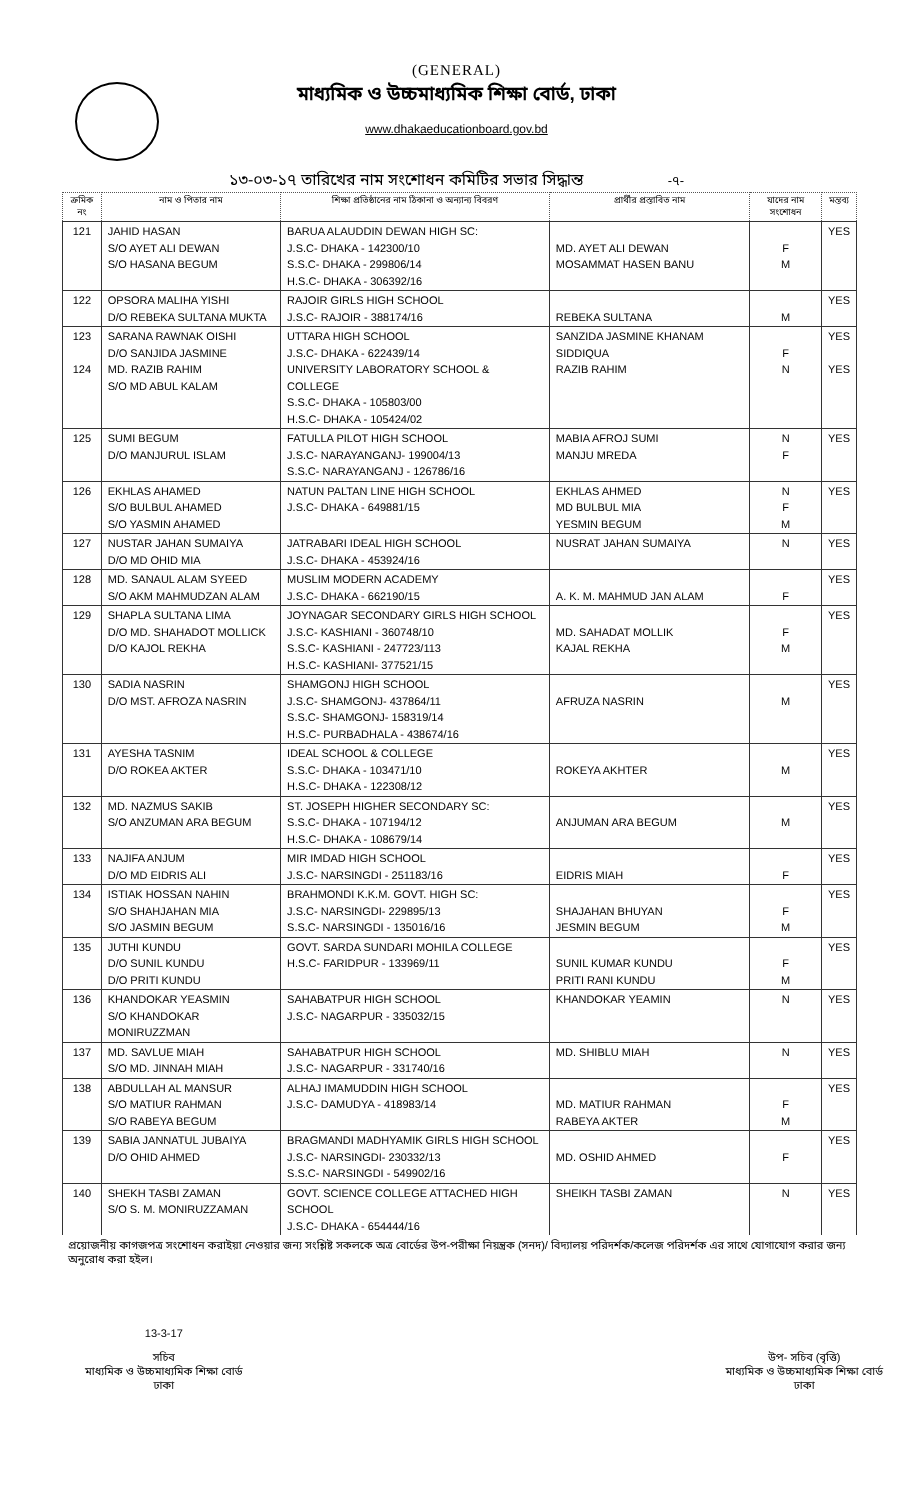(GENERAL)
মাধ্যমিক ও উচ্চমাধ্যমিক শিক্ষা বোর্ড, ঢাকা
www.dhakaeducationboard.gov.bd
১৩-০৩-১৭ তারিখের নাম সংশোধন কমিটির সভার সিদ্ধান্ত -৭-
| ক্রমিক নং | নাম ও পিতার নাম | শিক্ষা প্রতিষ্ঠানের নাম ঠিকানা ও অন্যান্য বিবরণ | প্রার্থীর প্রস্তাবিত নাম | যাদের নাম সংশোধন | মন্তব্য |
| --- | --- | --- | --- | --- | --- |
| 121 | JAHID HASAN S/O AYET ALI DEWAN S/O HASANA BEGUM | BARUA ALAUDDIN DEWAN HIGH SC: J.S.C- DHAKA - 142300/10 S.S.C- DHAKA - 299806/14 H.S.C- DHAKA - 306392/16 | MD. AYET ALI DEWAN MOSAMMAT HASEN BANU | F M | YES |
| 122 | OPSORA MALIHA YISHI D/O REBEKA SULTANA MUKTA | RAJOIR GIRLS HIGH SCHOOL J.S.C- RAJOIR - 388174/16 | REBEKA SULTANA | M | YES |
| 123 124 | SARANA RAWNAK OISHI D/O SANJIDA JASMINE MD. RAZIB RAHIM S/O MD ABUL KALAM | UTTARA HIGH SCHOOL J.S.C- DHAKA - 622439/14 UNIVERSITY LABORATORY SCHOOL & COLLEGE S.S.C- DHAKA - 105803/00 H.S.C- DHAKA - 105424/02 | SANZIDA JASMINE KHANAM SIDDIQUA RAZIB RAHIM | F N | YES YES |
| 125 | SUMI BEGUM D/O MANJURUL ISLAM | FATULLA PILOT HIGH SCHOOL J.S.C- NARAYANGANJ- 199004/13 S.S.C- NARAYANGANJ - 126786/16 | MABIA AFROJ SUMI MANJU MREDA | N F | YES |
| 126 | EKHLAS AHAMED S/O BULBUL AHAMED S/O YASMIN AHAMED | NATUN PALTAN LINE HIGH SCHOOL J.S.C- DHAKA - 649881/15 | EKHLAS AHMED MD BULBUL MIA YESMIN BEGUM | N F M | YES |
| 127 | NUSTAR JAHAN SUMAIYA D/O MD OHID MIA | JATRABARI IDEAL HIGH SCHOOL J.S.C- DHAKA - 453924/16 | NUSRAT JAHAN SUMAIYA | N | YES |
| 128 | MD. SANAUL ALAM SYEED S/O AKM MAHMUDZAN ALAM | MUSLIM MODERN ACADEMY J.S.C- DHAKA - 662190/15 | A. K. M. MAHMUD JAN ALAM | F | YES |
| 129 | SHAPLA SULTANA LIMA D/O MD. SHAHADOT MOLLICK D/O KAJOL REKHA | JOYNAGAR SECONDARY GIRLS HIGH SCHOOL J.S.C- KASHIANI - 360748/10 S.S.C- KASHIANI - 247723/113 H.S.C- KASHIANI- 377521/15 | MD. SAHADAT MOLLIK KAJAL REKHA | F M | YES |
| 130 | SADIA NASRIN D/O MST. AFROZA NASRIN | SHAMGONJ HIGH SCHOOL J.S.C- SHAMGONJ- 437864/11 S.S.C- SHAMGONJ- 158319/14 H.S.C- PURBADHALA - 438674/16 | AFRUZA NASRIN | M | YES |
| 131 | AYESHA TASNIM D/O ROKEA AKTER | IDEAL SCHOOL & COLLEGE S.S.C- DHAKA - 103471/10 H.S.C- DHAKA - 122308/12 | ROKEYA AKHTER | M | YES |
| 132 | MD. NAZMUS SAKIB S/O ANZUMAN ARA BEGUM | ST. JOSEPH HIGHER SECONDARY SC: S.S.C- DHAKA - 107194/12 H.S.C- DHAKA - 108679/14 | ANJUMAN ARA BEGUM | M | YES |
| 133 | NAJIFA ANJUM D/O MD EIDRIS ALI | MIR IMDAD HIGH SCHOOL J.S.C- NARSINGDI - 251183/16 | EIDRIS MIAH | F | YES |
| 134 | ISTIAK HOSSAN NAHIN S/O SHAHJAHAN MIA S/O JASMIN BEGUM | BRAHMONDI K.K.M. GOVT. HIGH SC: J.S.C- NARSINGDI- 229895/13 S.S.C- NARSINGDI - 135016/16 | SHAJAHAN BHUYAN JESMIN BEGUM | F M | YES |
| 135 | JUTHI KUNDU D/O SUNIL KUNDU D/O PRITI KUNDU | GOVT. SARDA SUNDARI MOHILA COLLEGE H.S.C- FARIDPUR - 133969/11 | SUNIL KUMAR KUNDU PRITI RANI KUNDU | F M | YES |
| 136 | KHANDOKAR YEASMIN S/O KHANDOKAR MONIRUZZMAN | SAHABATPUR HIGH SCHOOL J.S.C- NAGARPUR - 335032/15 | KHANDOKAR YEAMIN | N | YES |
| 137 | MD. SAVLUE MIAH S/O MD. JINNAH MIAH | SAHABATPUR HIGH SCHOOL J.S.C- NAGARPUR - 331740/16 | MD. SHIBLU MIAH | N | YES |
| 138 | ABDULLAH AL MANSUR S/O MATIUR RAHMAN S/O RABEYA BEGUM | ALHAJ IMAMUDDIN HIGH SCHOOL J.S.C- DAMUDYA - 418983/14 | MD. MATIUR RAHMAN RABEYA AKTER | F M | YES |
| 139 | SABIA JANNATUL JUBAIYA D/O OHID AHMED | BRAGMANDI MADHYAMIK GIRLS HIGH SCHOOL J.S.C- NARSINGDI- 230332/13 S.S.C- NARSINGDI - 549902/16 | MD. OSHID AHMED | F | YES |
| 140 | SHEKH TASBI ZAMAN S/O S. M. MONIRUZZAMAN | GOVT. SCIENCE COLLEGE ATTACHED HIGH SCHOOL J.S.C- DHAKA - 654444/16 | SHEIKH TASBI ZAMAN | N | YES |
প্রয়োজনীয় কাগজপত্র সংশোধন করাইয়া নেওয়ার জন্য সংশ্লিষ্ট সকলকে অত্র বোর্ডের উপ-পরীক্ষা নিয়ন্ত্রক (সনদ)/ বিদ্যালয় পরিদর্শক/কলেজ পরিদর্শক এর সাথে যোগাযোগ করার জন্য অনুরোধ করা হইল।
13-3-17
সচিব
মাধ্যমিক ও উচ্চমাধ্যমিক শিক্ষা বোর্ড
ঢাকা
উপ- সচিব (বৃত্তি)
মাধ্যমিক ও উচ্চমাধ্যমিক শিক্ষা বোর্ড
ঢাকা